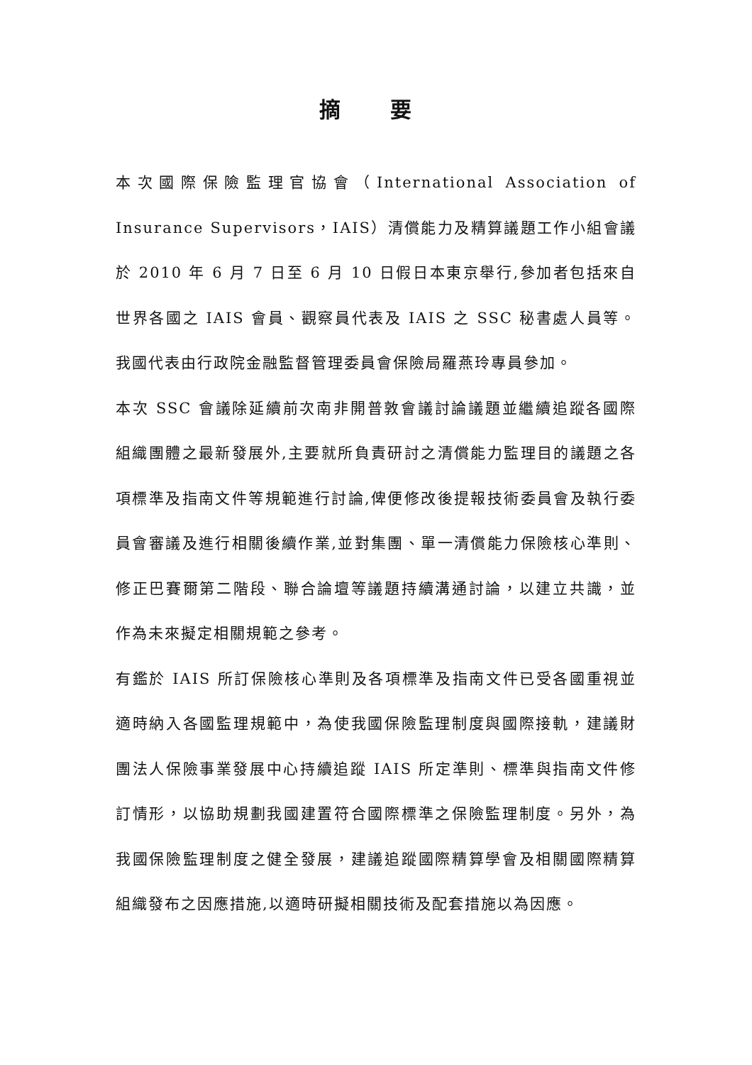摘 要
本次國際保險監理官協會（International Association of Insurance Supervisors，IAIS）清償能力及精算議題工作小組會議於 2010 年 6 月 7 日至 6 月 10 日假日本東京舉行,參加者包括來自世界各國之 IAIS 會員、觀察員代表及 IAIS 之 SSC 秘書處人員等。我國代表由行政院金融監督管理委員會保險局羅燕玲專員參加。
本次 SSC 會議除延續前次南非開普敦會議討論議題並繼續追蹤各國際組織團體之最新發展外,主要就所負責研討之清償能力監理目的議題之各項標準及指南文件等規範進行討論,俾便修改後提報技術委員會及執行委員會審議及進行相關後續作業,並對集團、單一清償能力保險核心準則、修正巴賽爾第二階段、聯合論壇等議題持續溝通討論，以建立共識，並作為未來擬定相關規範之參考。
有鑑於 IAIS 所訂保險核心準則及各項標準及指南文件已受各國重視並適時納入各國監理規範中，為使我國保險監理制度與國際接軌，建議財團法人保險事業發展中心持續追蹤 IAIS 所定準則、標準與指南文件修訂情形，以協助規劃我國建置符合國際標準之保險監理制度。另外，為我國保險監理制度之健全發展，建議追蹤國際精算學會及相關國際精算組織發布之因應措施,以適時研擬相關技術及配套措施以為因應。